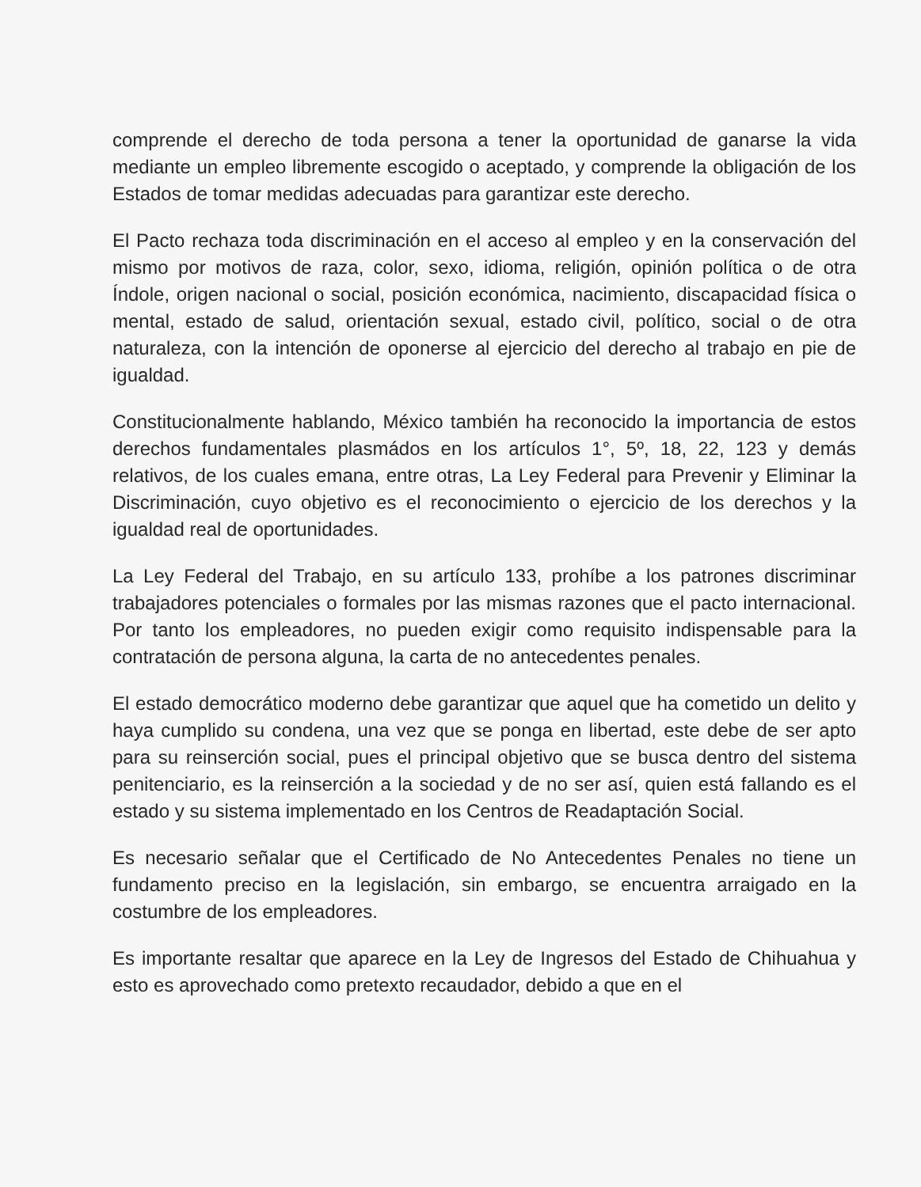comprende el derecho de toda persona a tener la oportunidad de ganarse la vida mediante un empleo libremente escogido o aceptado, y comprende la obligación de los Estados de tomar medidas adecuadas para garantizar este derecho.
El Pacto rechaza toda discriminación en el acceso al empleo y en la conservación del mismo por motivos de raza, color, sexo, idioma, religión, opinión política o de otra Índole, origen nacional o social, posición económica, nacimiento, discapacidad física o mental, estado de salud, orientación sexual, estado civil, político, social o de otra naturaleza, con la intención de oponerse al ejercicio del derecho al trabajo en pie de igualdad.
Constitucionalmente hablando, México también ha reconocido la importancia de estos derechos fundamentales plasmádos en los artículos 1°, 5º, 18, 22, 123 y demás relativos, de los cuales emana, entre otras, La Ley Federal para Prevenir y Eliminar la Discriminación, cuyo objetivo es el reconocimiento o ejercicio de los derechos y la igualdad real de oportunidades.
La Ley Federal del Trabajo, en su artículo 133, prohíbe a los patrones discriminar trabajadores potenciales o formales por las mismas razones que el pacto internacional. Por tanto los empleadores, no pueden exigir como requisito indispensable para la contratación de persona alguna, la carta de no antecedentes penales.
El estado democrático moderno debe garantizar que aquel que ha cometido un delito y haya cumplido su condena, una vez que se ponga en libertad, este debe de ser apto para su reinserción social, pues el principal objetivo que se busca dentro del sistema penitenciario, es la reinserción a la sociedad y de no ser así, quien está fallando es el estado y su sistema implementado en los Centros de Readaptación Social.
Es necesario señalar que el Certificado de No Antecedentes Penales no tiene un fundamento preciso en la legislación, sin embargo, se encuentra arraigado en la costumbre de los empleadores.
Es importante resaltar que aparece en la Ley de Ingresos del Estado de Chihuahua y esto es aprovechado como pretexto recaudador, debido a que en el